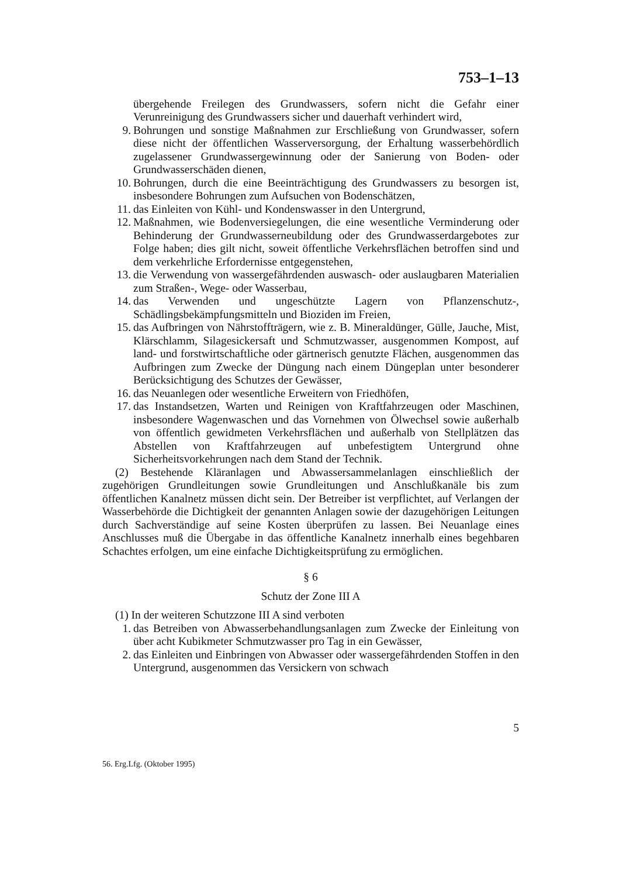753–1–13
übergehende Freilegen des Grundwassers, sofern nicht die Gefahr einer Verunreinigung des Grundwassers sicher und dauerhaft verhindert wird,
9. Bohrungen und sonstige Maßnahmen zur Erschließung von Grundwasser, sofern diese nicht der öffentlichen Wasserversorgung, der Erhaltung wasserbehördlich zugelassener Grundwassergewinnung oder der Sanierung von Boden- oder Grundwasserschäden dienen,
10. Bohrungen, durch die eine Beeinträchtigung des Grundwassers zu besorgen ist, insbesondere Bohrungen zum Aufsuchen von Bodenschätzen,
11. das Einleiten von Kühl- und Kondenswasser in den Untergrund,
12. Maßnahmen, wie Bodenversiegelungen, die eine wesentliche Verminderung oder Behinderung der Grundwasserneubildung oder des Grundwasserdargebotes zur Folge haben; dies gilt nicht, soweit öffentliche Verkehrsflächen betroffen sind und dem verkehrliche Erfordernisse entgegenstehen,
13. die Verwendung von wassergefährdenden auswasch- oder auslaugbaren Materialien zum Straßen-, Wege- oder Wasserbau,
14. das Verwenden und ungeschützte Lagern von Pflanzenschutz-, Schädlingsbekämpfungsmitteln und Bioziden im Freien,
15. das Aufbringen von Nährstoffträgern, wie z. B. Mineraldünger, Gülle, Jauche, Mist, Klärschlamm, Silagesickersaft und Schmutzwasser, ausgenommen Kompost, auf land- und forstwirtschaftliche oder gärtnerisch genutzte Flächen, ausgenommen das Aufbringen zum Zwecke der Düngung nach einem Düngeplan unter besonderer Berücksichtigung des Schutzes der Gewässer,
16. das Neuanlegen oder wesentliche Erweitern von Friedhöfen,
17. das Instandsetzen, Warten und Reinigen von Kraftfahrzeugen oder Maschinen, insbesondere Wagenwaschen und das Vornehmen von Ölwechsel sowie außerhalb von öffentlich gewidmeten Verkehrsflächen und außerhalb von Stellplätzen das Abstellen von Kraftfahrzeugen auf unbefestigtem Untergrund ohne Sicherheitsvorkehrungen nach dem Stand der Technik.
(2) Bestehende Kläranlagen und Abwassersammelanlagen einschließlich der zugehörigen Grundleitungen sowie Grundleitungen und Anschlußkanäle bis zum öffentlichen Kanalnetz müssen dicht sein. Der Betreiber ist verpflichtet, auf Verlangen der Wasserbehörde die Dichtigkeit der genannten Anlagen sowie der dazugehörigen Leitungen durch Sachverständige auf seine Kosten überprüfen zu lassen. Bei Neuanlage eines Anschlusses muß die Übergabe in das öffentliche Kanalnetz innerhalb eines begehbaren Schachtes erfolgen, um eine einfache Dichtigkeitsprüfung zu ermöglichen.
§ 6
Schutz der Zone III A
(1) In der weiteren Schutzzone III A sind verboten
1. das Betreiben von Abwasserbehandlungsanlagen zum Zwecke der Einleitung von über acht Kubikmeter Schmutzwasser pro Tag in ein Gewässer,
2. das Einleiten und Einbringen von Abwasser oder wassergefährdenden Stoffen in den Untergrund, ausgenommen das Versickern von schwach
5
56. Erg.Lfg. (Oktober 1995)